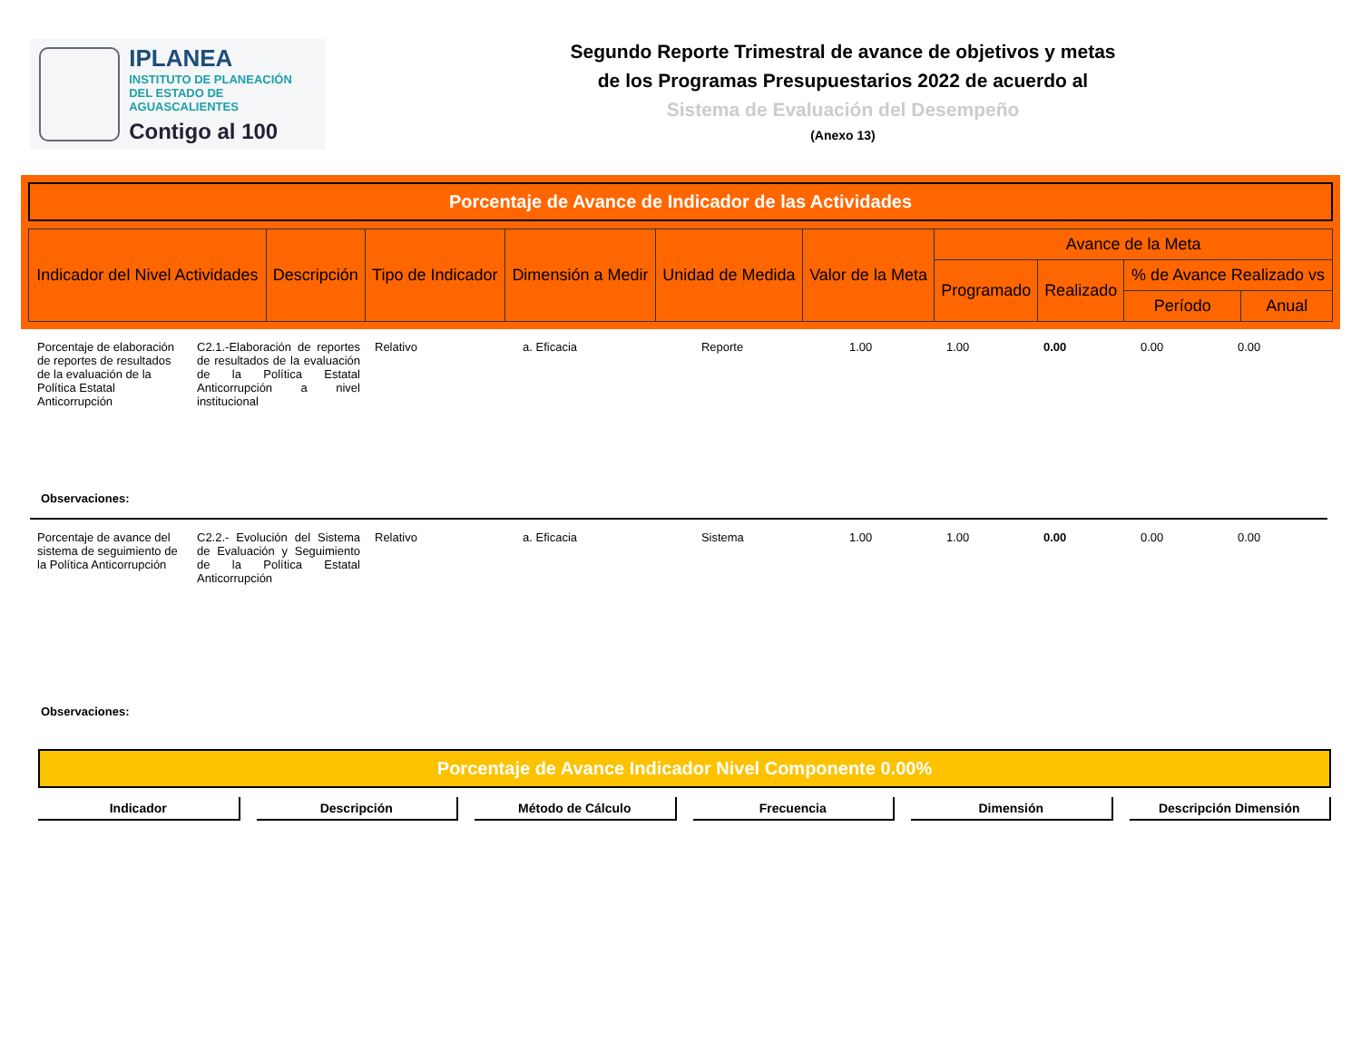IPLANEA
INSTITUTO DE PLANEACIÓN
DEL ESTADO DE AGUASCALIENTES
Contigo al 100
Segundo Reporte Trimestral de avance de objetivos y metas
de los Programas Presupuestarios 2022 de acuerdo al
Sistema de Evaluación del Desempeño
(Anexo 13)
Porcentaje de Avance de Indicador de las Actividades
| Indicador del Nivel Actividades | Descripción | Tipo de Indicador | Dimensión a Medir | Unidad de Medida | Valor de la Meta | Avance de la Meta | | | |
| --- | --- | --- | --- | --- | --- | --- | --- | --- | --- |
| | | | | | | Programado | Realizado | % de Avance Realizado vs | |
| | | | | | | | | Período | Anual |
| Porcentaje de elaboración de reportes de resultados de la evaluación de la Política Estatal Anticorrupción | C2.1.-Elaboración de reportes de resultados de la evaluación de la Política Estatal Anticorrupción a nivel institucional | Relativo | a. Eficacia | Reporte | 1.00 | 1.00 | 0.00 | 0.00 | 0.00 |
| Observaciones: | | | | | | | | | |
| Porcentaje de avance del sistema de seguimiento de la Política Anticorrupción | C2.2.- Evolución del Sistema de Evaluación y Seguimiento de la Política Estatal Anticorrupción | Relativo | a. Eficacia | Sistema | 1.00 | 1.00 | 0.00 | 0.00 | 0.00 |
| Observaciones: | | | | | | | | | |
Porcentaje de Avance Indicador Nivel Componente 0.00%
Indicador Descripción Método de Cálculo Frecuencia Dimensión Descripción Dimensión